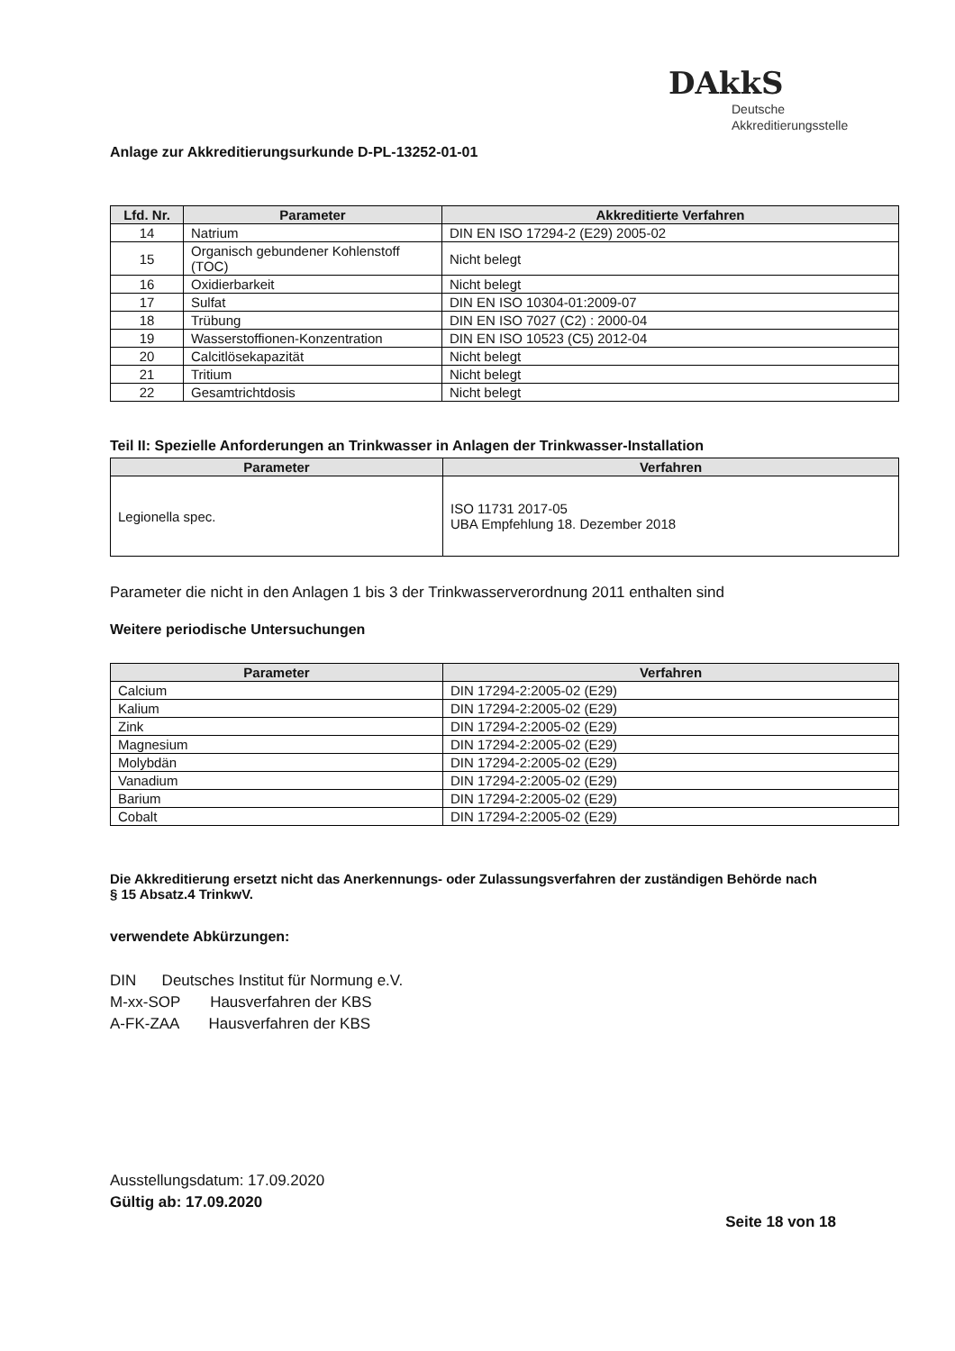Anlage zur Akkreditierungsurkunde D-PL-13252-01-01
DAkkS
Deutsche
Akkreditierungsstelle
| Lfd. Nr. | Parameter | Akkreditierte Verfahren |
| --- | --- | --- |
| 14 | Natrium | DIN EN ISO 17294-2 (E29) 2005-02 |
| 15 | Organisch gebundener Kohlenstoff (TOC) | Nicht belegt |
| 16 | Oxidierbarkeit | Nicht belegt |
| 17 | Sulfat | DIN EN ISO 10304-01:2009-07 |
| 18 | Trübung | DIN EN ISO 7027 (C2) : 2000-04 |
| 19 | Wasserstoffionen-Konzentration | DIN EN ISO 10523 (C5) 2012-04 |
| 20 | Calcitlösekapazität | Nicht belegt |
| 21 | Tritium | Nicht belegt |
| 22 | Gesamtrichtdosis | Nicht belegt |
Teil II: Spezielle Anforderungen an Trinkwasser in Anlagen der Trinkwasser-Installation
| Parameter | Verfahren |
| --- | --- |
| Legionella spec. | ISO 11731 2017-05 UBA Empfehlung 18. Dezember 2018 |
Parameter die nicht in den Anlagen 1 bis 3 der Trinkwasserverordnung 2011 enthalten sind
Weitere periodische Untersuchungen
| Parameter | Verfahren |
| --- | --- |
| Calcium | DIN 17294-2:2005-02 (E29) |
| Kalium | DIN 17294-2:2005-02 (E29) |
| Zink | DIN 17294-2:2005-02 (E29) |
| Magnesium | DIN 17294-2:2005-02 (E29) |
| Molybdän | DIN 17294-2:2005-02 (E29) |
| Vanadium | DIN 17294-2:2005-02 (E29) |
| Barium | DIN 17294-2:2005-02 (E29) |
| Cobalt | DIN 17294-2:2005-02 (E29) |
Die Akkreditierung ersetzt nicht das Anerkennungs- oder Zulassungsverfahren der zuständigen Behörde nach
§ 15 Absatz.4 TrinkwV.
verwendete Abkürzungen:
DIN Deutsches Institut für Normung e.V.
M-xx-SOP Hausverfahren der KBS
A-FK-ZAA Hausverfahren der KBS
Ausstellungsdatum: 17.09.2020
Gültig ab: 17.09.2020
Seite 18 von 18